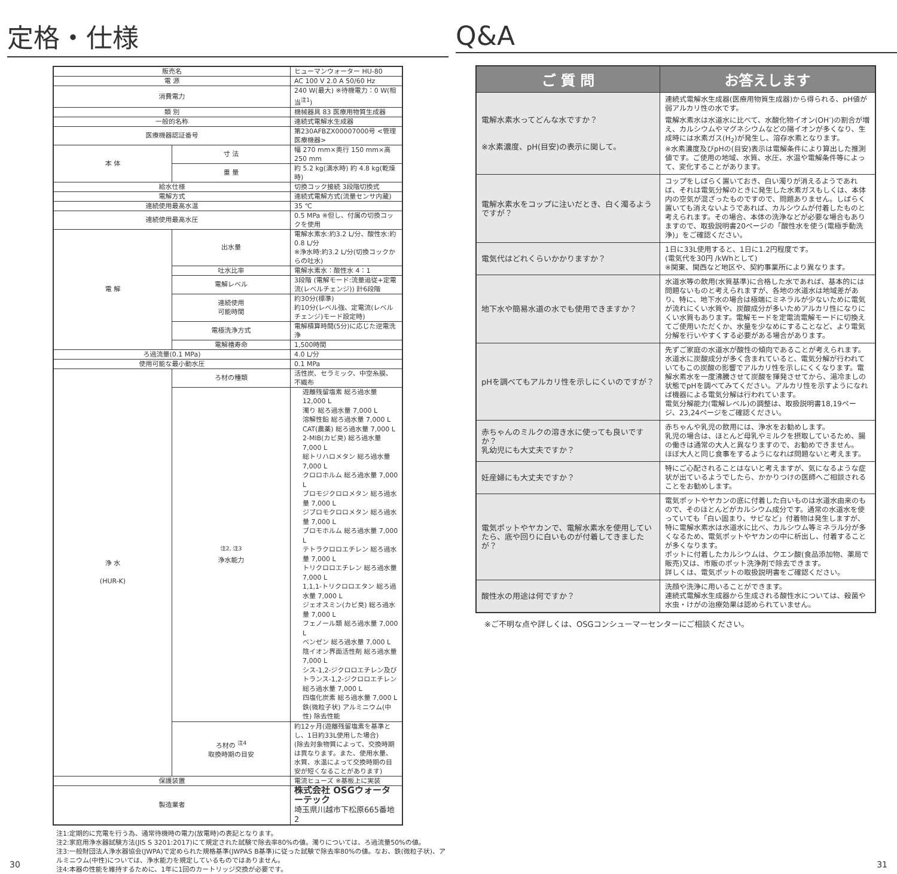定格・仕様
| 販売名 | | ヒューマンウォーター HU-80 |
| 電 源 | | AC 100 V 2.0 A 50/60 Hz |
| 消費電力 | | 240 W(最大) ※待機電力：0 W(相当<sup>注1</sup>) |
| 類 別 | | 機械器具 83 医療用物質生成器 |
| 一般的名称 | | 連続式電解水生成器 |
| 医療機器認証番号 | | 第230AFBZX00007000号 <管理医療機器> |
| 本 体 | 寸 法 | 幅 270 mm×奥行 150 mm×高 250 mm |
| | 重 量 | 約 5.2 kg(満水時) 約 4.8 kg(乾燥時) |
| 給水仕様 | | 切換コック接続 3段階切換式 |
| 電解方式 | | 連続式電解方式(流量センサ内蔵) |
| 連続使用最高水温 | | 35 ℃ |
| 連続使用最高水圧 | | 0.5 MPa ※但し、付属の切換コックを使用 |
| 電 解 | 出水量 | 電解水素水:約3.2 L/分、酸性水:約0.8 L/分 ※浄水時:約3.2 L/分(切換コックからの吐水) |
| | 吐水比率 | 電解水素水：酸性水 4：1 |
| | 電解レベル | 3段階 (電解モード:流量追従+定電流(レベルチェンジ)) 計6段階 |
| | 連続使用 可能時間 | 約30分(標準) 約10分(レベル強、定電流(レベルチェンジ)モード設定時) |
| | 電極洗浄方式 | 電解積算時間(5分)に応じた逆電洗浄 |
| | 電解槽寿命 | 1,500時間 |
| ろ過流量(0.1 MPa) | | 4.0 L/分 |
| 使用可能な最小動水圧 | | 0.1 MPa |
| 浄 水 (HUR-K) | ろ材の種類 | 活性炭、セラミック、中空糸膜、不織布 |
| | <sup>注2, 注3</sup> 浄水能力 | 遊離残留塩素 総ろ過水量 12,000 L 濁り 総ろ過水量 7,000 L 溶解性鉛 総ろ過水量 7,000 L CAT(農薬) 総ろ過水量 7,000 L 2-MIB(カビ臭) 総ろ過水量 7,000 L 総トリハロメタン 総ろ過水量 7,000 L クロロホルム 総ろ過水量 7,000 L ブロモジクロロメタン 総ろ過水量 7,000 L ジブロモクロロメタン 総ろ過水量 7,000 L ブロモホルム 総ろ過水量 7,000 L テトラクロロエチレン 総ろ過水量 7,000 L トリクロロエチレン 総ろ過水量 7,000 L 1,1,1-トリクロロエタン 総ろ過水量 7,000 L ジェオスミン(カビ臭) 総ろ過水量 7,000 L フェノール類 総ろ過水量 7,000 L ベンゼン 総ろ過水量 7,000 L 陰イオン界面活性剤 総ろ過水量 7,000 L シス-1,2-ジクロロエチレン及びトランス-1,2-ジクロロエチレン 総ろ過水量 7,000 L 四塩化炭素 総ろ過水量 7,000 L 鉄(微粒子状) アルミニウム(中性) 除去性能 |
| | ろ材の <sup>注4</sup> 取換時期の目安 | 約12ヶ月(遊離残留塩素を基準とし、1日約33L使用した場合) (除去対象物質によって、交換時期は異なります。また、使用水量、水質、水温によって交換時期の目安が短くなることがあります) |
| 保護装置 | | 電流ヒューズ ※基板上に実装 |
| 製造業者 | | 株式会社 OSGウォーターテック 埼玉県川越市下松原665番地2 |
注1:定期的に充電を行う為、通常待機時の電力(放電時)の表記となります。
注2:家庭用浄水器試験方法(JIS S 3201:2017)にて規定された試験で除去率80%の値。濁りについては、ろ過流量50%の値。
注3:一般財団法人浄水器協会(JWPA)で定められた規格基準(JWPAS B基準)に従った試験で除去率80%の値。なお、鉄(微粒子状)、アルミニウム(中性)については、浄水能力を規定しているものではありません。
注4:本器の性能を維持するために、1年に1回のカートリッジ交換が必要です。
30
Q&A
| ご 質 問 | お答えします |
| --- | --- |
| 電解水素水ってどんな水ですか？ ※水素濃度、pH(目安)の表示に関して。 | 連続式電解水生成器(医療用物質生成器)から得られる、pH値が弱アルカリ性の水です。 電解水素水は水道水に比べて、水酸化物イオン(OH<sup>-</sup>)の割合が増え、カルシウムやマグネシウムなどの陽イオンが多くなり、生成時には水素ガス(H<sub>2</sub>)が発生し、溶存水素となります。 ※水素濃度及びpHの(目安)表示は電解条件により算出した推測値です。ご使用の地域、水質、水圧、水温や電解条件等によって、変化することがあります。 |
| 電解水素水をコップに注いだとき、白く濁るようですが？ | コップをしばらく置いておき、白い濁りが消えるようであれば、それは電気分解のときに発生した水素ガスもしくは、本体内の空気が混ざったものですので、問題ありません。しばらく置いても消えないようであれば、カルシウムが付着したものと考えられます。その場合、本体の洗浄などが必要な場合もありますので、取扱説明書20ページの「酸性水を使う(電極手動洗浄)」をご確認ください。 |
| 電気代はどれくらいかかりますか？ | 1日に33L使用すると、1日に1.2円程度です。 (電気代を30円 /kWhとして) ※関東、関西など地区や、契約事業所により異なります。 |
| 地下水や簡易水道の水でも使用できますか？ | 水道水等の飲用(水質基準)に合格した水であれば、基本的には問題ないものと考えられますが、各地の水道水は地域差があり、特に、地下水の場合は極端にミネラルが少ないために電気が流れにくい水質や、炭酸成分が多いためアルカリ性になりにくい水質もあります。電解モードを定電流電解モードに切換えてご使用いただくか、水量を少なめにすることなど、より電気分解を行いやすくする必要がある場合があります。 |
| pHを調べてもアルカリ性を示しにくいのですが？ | 先ずご家庭の水道水が酸性の傾向であることが考えられます。水道水に炭酸成分が多く含まれていると、電気分解が行われていてもこの炭酸の影響でアルカリ性を示しにくくなります。電解水素水を一度沸騰させて炭酸を揮発させてから、湯冷ましの状態でpHを調べてみてください。アルカリ性を示すようになれば機器による電気分解は行われています。 電気分解能力(電解レベル)の調整は、取扱説明書18,19ページ、23,24ページをご確認ください。 |
| 赤ちゃんのミルクの溶き水に使っても良いですか？ 乳幼児にも大丈夫ですか？ | 赤ちゃんや乳児の飲用には、浄水をお勧めします。 乳児の場合は、ほとんど母乳やミルクを摂取しているため、腸の働きは通常の大人と異なりますので、お勧めできません。 ほぼ大人と同じ食事をするようになれば問題ないと考えます。 |
| 妊産婦にも大丈夫ですか？ | 特にご心配されることはないと考えますが、気になるような症状が出ているようでしたら、かかりつけの医師へご相談されることをお勧めします。 |
| 電気ポットやヤカンで、電解水素水を使用していたら、底や回りに白いものが付着してきましたが？ | 電気ポットやヤカンの底に付着した白いものは水道水由来のもので、そのほとんどがカルシウム成分です。通常の水道水を使っていても「白い固まり、サビなど」付着物は発生しますが、特に電解水素水は水道水に比べ、カルシウム等ミネラル分が多くなるため、電気ポットやヤカンの中に析出し、付着することが多くなります。 ポットに付着したカルシウムは、クエン酸(食品添加物、薬局で販売)又は、市販のポット洗浄剤で除去できます。 詳しくは、電気ポットの取扱説明書をご確認ください。 |
| 酸性水の用途は何ですか？ | 洗顔や洗浄に用いることができます。 連続式電解水生成器から生成される酸性水については、殺菌や水虫・けがの治療効果は認められていません。 |
※ご不明な点や詳しくは、OSGコンシューマーセンターにご相談ください。
31